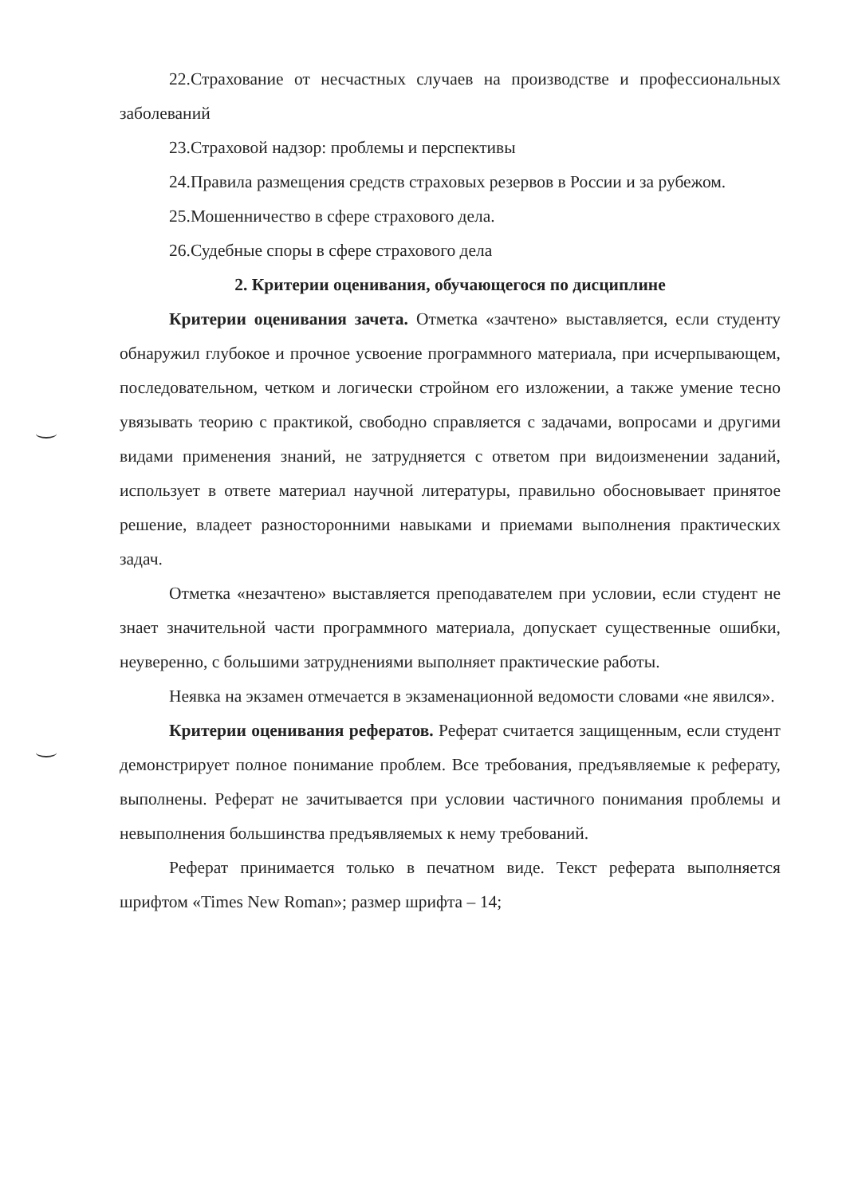22.Страхование от несчастных случаев на производстве и профессиональных заболеваний
23.Страховой надзор: проблемы и перспективы
24.Правила размещения средств страховых резервов в России и за рубежом.
25.Мошенничество в сфере страхового дела.
26.Судебные споры в сфере страхового дела
2. Критерии оценивания, обучающегося по дисциплине
Критерии оценивания зачета. Отметка «зачтено» выставляется, если студенту обнаружил глубокое и прочное усвоение программного материала, при исчерпывающем, последовательном, четком и логически стройном его изложении, а также умение тесно увязывать теорию с практикой, свободно справляется с задачами, вопросами и другими видами применения знаний, не затрудняется с ответом при видоизменении заданий, использует в ответе материал научной литературы, правильно обосновывает принятое решение, владеет разносторонними навыками и приемами выполнения практических задач.
Отметка «незачтено» выставляется преподавателем при условии, если студент не знает значительной части программного материала, допускает существенные ошибки, неуверенно, с большими затруднениями выполняет практические работы.
Неявка на экзамен отмечается в экзаменационной ведомости словами «не явился».
Критерии оценивания рефератов. Реферат считается защищенным, если студент демонстрирует полное понимание проблем. Все требования, предъявляемые к реферату, выполнены. Реферат не зачитывается при условии частичного понимания проблемы и невыполнения большинства предъявляемых к нему требований.
Реферат принимается только в печатном виде. Текст реферата выполняется шрифтом «Times New Roman»; размер шрифта – 14;